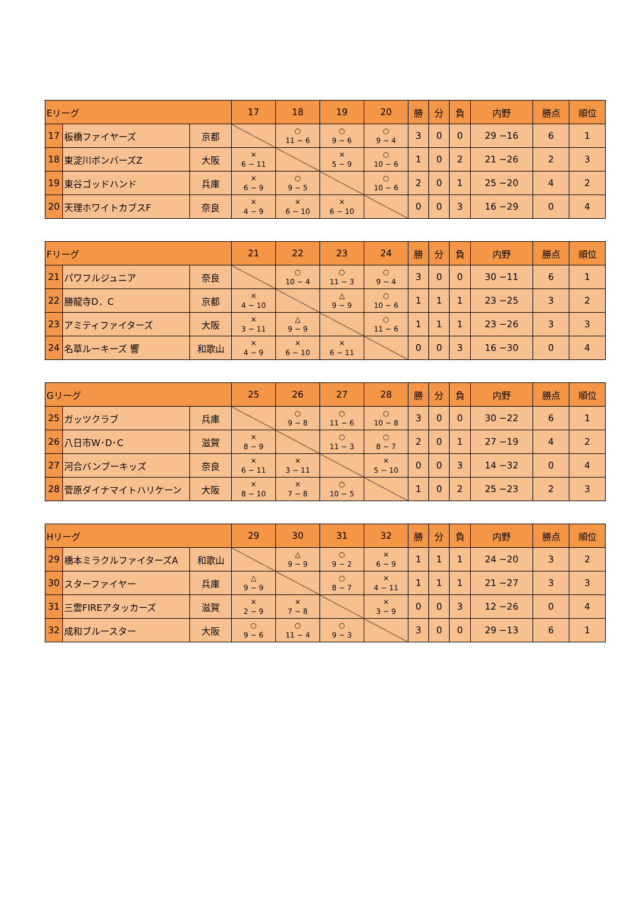| Eリーグ | | | 17 | 18 | 19 | 20 | 勝 | 分 | 負 | 内野 | 勝点 | 順位 |
| --- | --- | --- | --- | --- | --- | --- | --- | --- | --- | --- | --- | --- |
| 17 | 板橋ファイヤーズ | 京都 | | ○ 11 − 6 | ○ 9 − 6 | ○ 9 − 4 | 3 | 0 | 0 | 29 −16 | 6 | 1 |
| 18 | 東淀川ボンバーズZ | 大阪 | × 6 − 11 | | × 5 − 9 | ○ 10 − 6 | 1 | 0 | 2 | 21 −26 | 2 | 3 |
| 19 | 東谷ゴッドハンド | 兵庫 | × 6 − 9 | ○ 9 − 5 | | ○ 10 − 6 | 2 | 0 | 1 | 25 −20 | 4 | 2 |
| 20 | 天理ホワイトカブスF | 奈良 | × 4 − 9 | × 6 − 10 | × 6 − 10 | | 0 | 0 | 3 | 16 −29 | 0 | 4 |
| Fリーグ | | | 21 | 22 | 23 | 24 | 勝 | 分 | 負 | 内野 | 勝点 | 順位 |
| --- | --- | --- | --- | --- | --- | --- | --- | --- | --- | --- | --- | --- |
| 21 | パワフルジュニア | 奈良 | | ○ 10 − 4 | ○ 11 − 3 | ○ 9 − 4 | 3 | 0 | 0 | 30 −11 | 6 | 1 |
| 22 | 勝龍寺D．C | 京都 | × 4 − 10 | | △ 9 − 9 | ○ 10 − 6 | 1 | 1 | 1 | 23 −25 | 3 | 2 |
| 23 | アミティファイターズ | 大阪 | × 3 − 11 | △ 9 − 9 | | ○ 11 − 6 | 1 | 1 | 1 | 23 −26 | 3 | 3 |
| 24 | 名草ルーキーズ 響 | 和歌山 | × 4 − 9 | × 6 − 10 | × 6 − 11 | | 0 | 0 | 3 | 16 −30 | 0 | 4 |
| Gリーグ | | | 25 | 26 | 27 | 28 | 勝 | 分 | 負 | 内野 | 勝点 | 順位 |
| --- | --- | --- | --- | --- | --- | --- | --- | --- | --- | --- | --- | --- |
| 25 | ガッツクラブ | 兵庫 | | ○ 9 − 8 | ○ 11 − 6 | ○ 10 − 8 | 3 | 0 | 0 | 30 −22 | 6 | 1 |
| 26 | 八日市W･D･C | 滋賀 | × 8 − 9 | | ○ 11 − 3 | ○ 8 − 7 | 2 | 0 | 1 | 27 −19 | 4 | 2 |
| 27 | 河合バンブーキッズ | 奈良 | × 6 − 11 | × 3 − 11 | | × 5 − 10 | 0 | 0 | 3 | 14 −32 | 0 | 4 |
| 28 | 菅原ダイナマイトハリケーン | 大阪 | × 8 − 10 | × 7 − 8 | ○ 10 − 5 | | 1 | 0 | 2 | 25 −23 | 2 | 3 |
| Hリーグ | | | 29 | 30 | 31 | 32 | 勝 | 分 | 負 | 内野 | 勝点 | 順位 |
| --- | --- | --- | --- | --- | --- | --- | --- | --- | --- | --- | --- | --- |
| 29 | 橋本ミラクルファイターズA | 和歌山 | | △ 9 − 9 | ○ 9 − 2 | × 6 − 9 | 1 | 1 | 1 | 24 −20 | 3 | 2 |
| 30 | スターファイヤー | 兵庫 | △ 9 − 9 | | ○ 8 − 7 | × 4 − 11 | 1 | 1 | 1 | 21 −27 | 3 | 3 |
| 31 | 三雲FIREアタッカーズ | 滋賀 | × 2 − 9 | × 7 − 8 | | × 3 − 9 | 0 | 0 | 3 | 12 −26 | 0 | 4 |
| 32 | 成和ブルースター | 大阪 | ○ 9 − 6 | ○ 11 − 4 | ○ 9 − 3 | | 3 | 0 | 0 | 29 −13 | 6 | 1 |